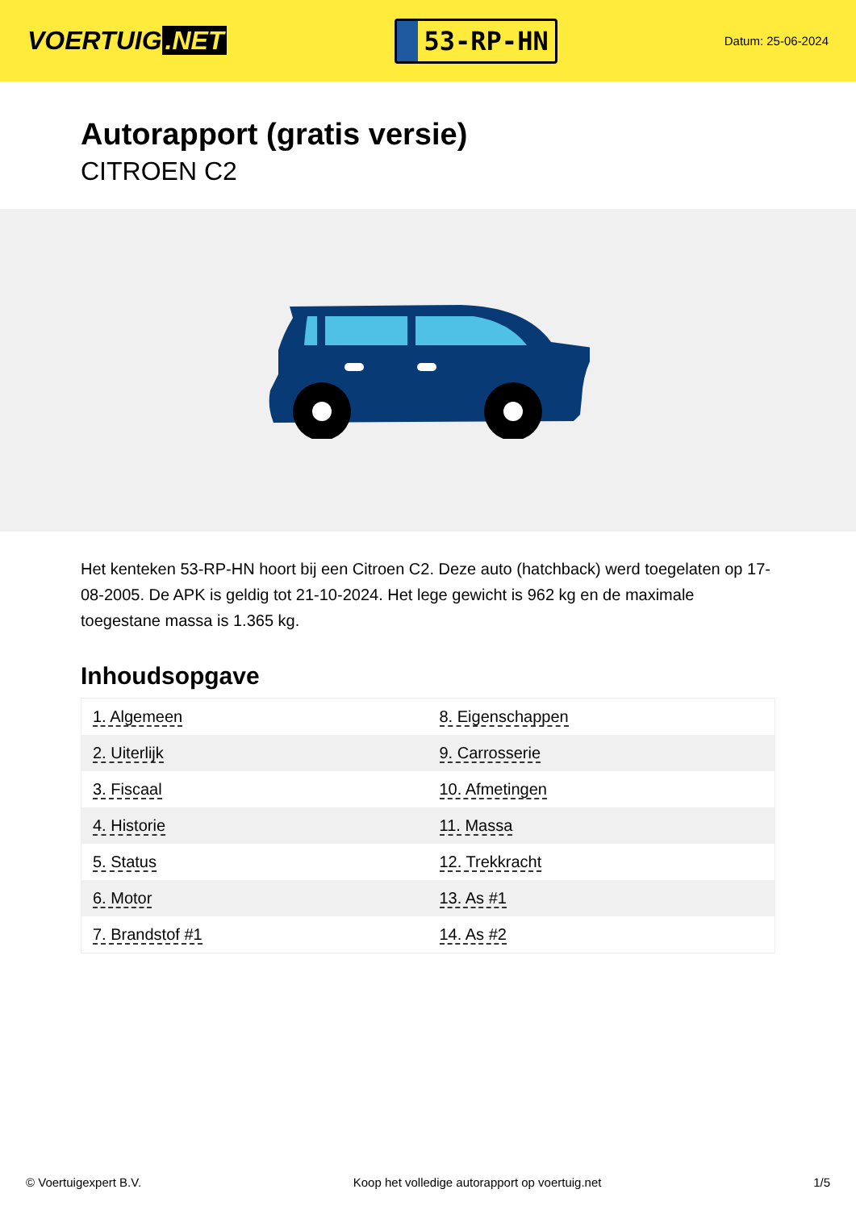VOERTUIG.NET
53-RP-HN
Datum: 25-06-2024
Autorapport (gratis versie)
CITROEN C2
Het kenteken 53-RP-HN hoort bij een Citroen C2. Deze auto (hatchback) werd toegelaten op 17-08-2005. De APK is geldig tot 21-10-2024. Het lege gewicht is 962 kg en de maximale toegestane massa is 1.365 kg.
Inhoudsopgave
| 1. Algemeen | 8. Eigenschappen |
| 2. Uiterlijk | 9. Carrosserie |
| 3. Fiscaal | 10. Afmetingen |
| 4. Historie | 11. Massa |
| 5. Status | 12. Trekkracht |
| 6. Motor | 13. As #1 |
| 7. Brandstof #1 | 14. As #2 |
© Voertuigexpert B.V. Koop het volledige autorapport op voertuig.net 1/5